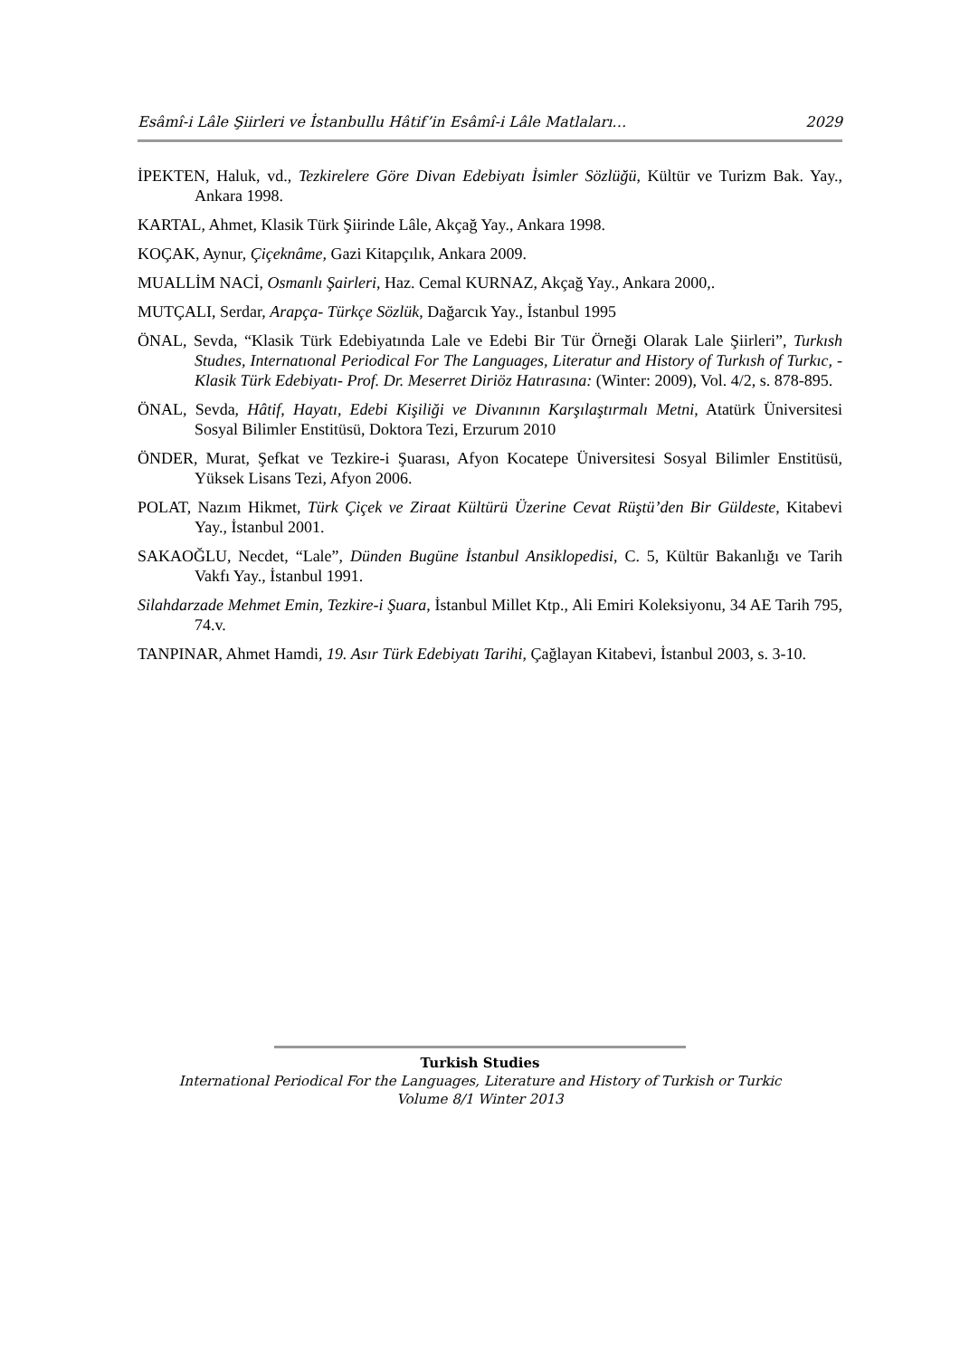Esâmî-i Lâle Şiirleri ve İstanbullu Hâtif’in Esâmî-i Lâle Matlaları… 2029
İPEKTEN, Haluk, vd., Tezkirelere Göre Divan Edebiyatı İsimler Sözlüğü, Kültür ve Turizm Bak. Yay., Ankara 1998.
KARTAL, Ahmet, Klasik Türk Şiirinde Lâle, Akçağ Yay., Ankara 1998.
KOÇAK, Aynur, Çiçeknâme, Gazi Kitapçılık, Ankara 2009.
MUALLİM NACİ, Osmanlı Şairleri, Haz. Cemal KURNAZ, Akçağ Yay., Ankara 2000,.
MUTÇALI, Serdar, Arapça- Türkçe Sözlük, Dağarcık Yay., İstanbul 1995
ÖNAL, Sevda, “Klasik Türk Edebiyatında Lale ve Edebi Bir Tür Örneği Olarak Lale Şiirleri”, Turkısh Studıes, Internatıonal Periodical For The Languages, Literatur and History of Turkısh of Turkıc, -Klasik Türk Edebiyatı- Prof. Dr. Meserret Diriöz Hatırasına: (Winter: 2009), Vol. 4/2, s. 878-895.
ÖNAL, Sevda, Hâtif, Hayatı, Edebi Kişiliği ve Divanının Karşılaştırmalı Metni, Atatürk Üniversitesi Sosyal Bilimler Enstitüsü, Doktora Tezi, Erzurum 2010
ÖNDER, Murat, Şefkat ve Tezkire-i Şuarası, Afyon Kocatepe Üniversitesi Sosyal Bilimler Enstitüsü, Yüksek Lisans Tezi, Afyon 2006.
POLAT, Nazım Hikmet, Türk Çiçek ve Ziraat Kültürü Üzerine Cevat Rüştü’den Bir Güldeste, Kitabevi Yay., İstanbul 2001.
SAKAOĞLU, Necdet, “Lale”, Dünden Bugüne İstanbul Ansiklopedisi, C. 5, Kültür Bakanlığı ve Tarih Vakfı Yay., İstanbul 1991.
Silahdarzade Mehmet Emin, Tezkire-i Şuara, İstanbul Millet Ktp., Ali Emiri Koleksiyonu, 34 AE Tarih 795, 74.v.
TANPINAR, Ahmet Hamdi, 19. Asır Türk Edebiyatı Tarihi, Çağlayan Kitabevi, İstanbul 2003, s. 3-10.
Turkish Studies
International Periodical For the Languages, Literature and History of Turkish or Turkic
Volume 8/1 Winter 2013